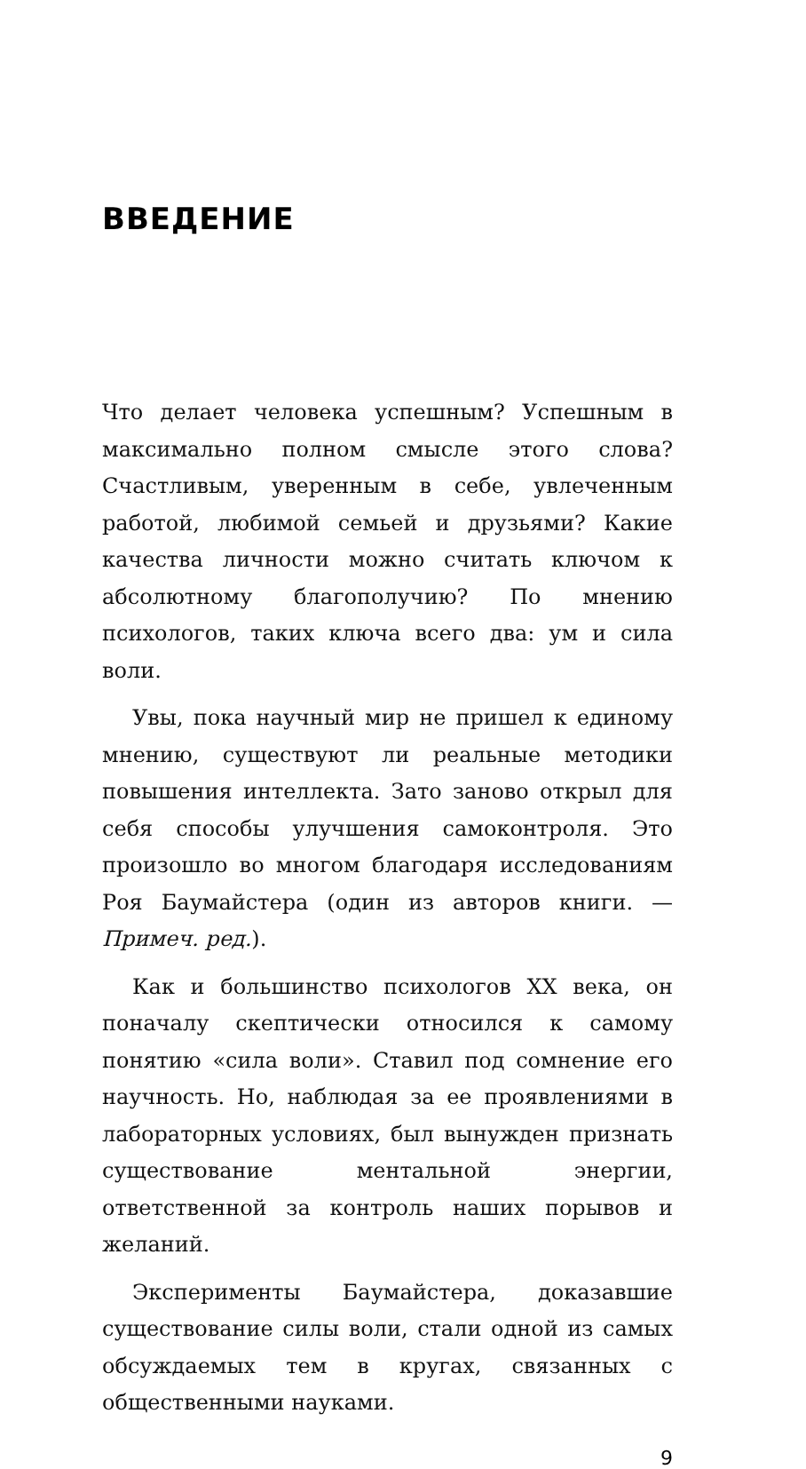ВВЕДЕНИЕ
Что делает человека успешным? Успешным в максимально полном смысле этого слова? Счастливым, уверенным в себе, увлеченным работой, любимой семьей и друзьями? Какие качества личности можно считать ключом к абсолютному благополучию? По мнению психологов, таких ключа всего два: ум и сила воли.
Увы, пока научный мир не пришел к единому мнению, существуют ли реальные методики повышения интеллекта. Зато заново открыл для себя способы улучшения самоконтроля. Это произошло во многом благодаря исследованиям Роя Баумайстера (один из авторов книги. — Примеч. ред.).
Как и большинство психологов XX века, он поначалу скептически относился к самому понятию «сила воли». Ставил под сомнение его научность. Но, наблюдая за ее проявлениями в лабораторных условиях, был вынужден признать существование ментальной энергии, ответственной за контроль наших порывов и желаний.
Эксперименты Баумайстера, доказавшие существование силы воли, стали одной из самых обсуждаемых тем в кругах, связанных с общественными науками.
9